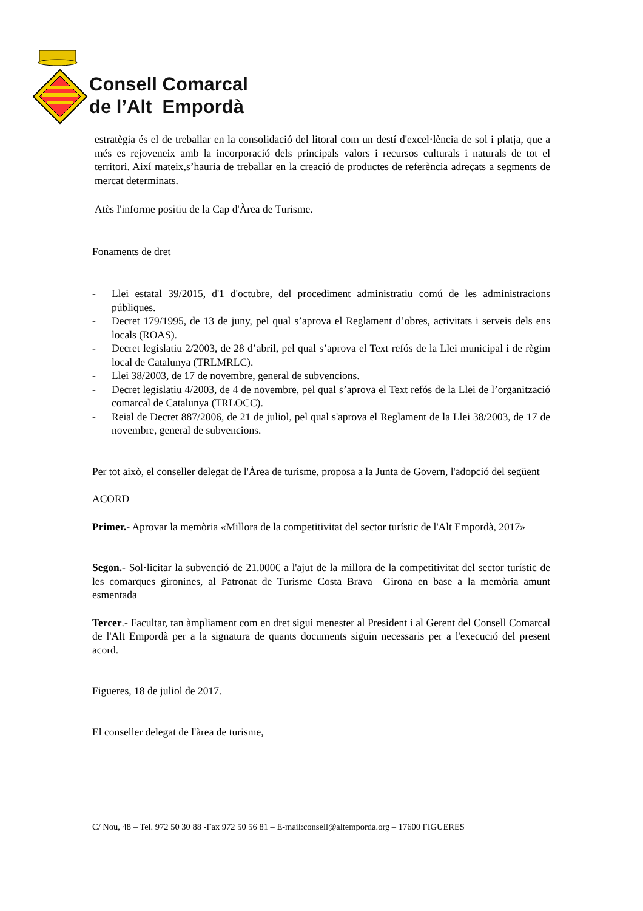Consell Comarcal
de l’Alt Empordà
estratègia és el de treballar en la consolidació del litoral com un destí d'excel·lència de sol i platja, que a més es rejoveneix amb la incorporació dels principals valors i recursos culturals i naturals de tot el territori. Així mateix,s’hauria de treballar en la creació de productes de referència adreçats a segments de mercat determinats.
Atès l'informe positiu de la Cap d'Àrea de Turisme.
Fonaments de dret
- Llei estatal 39/2015, d'1 d'octubre, del procediment administratiu comú de les administracions públiques.
- Decret 179/1995, de 13 de juny, pel qual s’aprova el Reglament d’obres, activitats i serveis dels ens locals (ROAS).
- Decret legislatiu 2/2003, de 28 d’abril, pel qual s’aprova el Text refós de la Llei municipal i de règim local de Catalunya (TRLMRLC).
- Llei 38/2003, de 17 de novembre, general de subvencions.
- Decret legislatiu 4/2003, de 4 de novembre, pel qual s’aprova el Text refós de la Llei de l’organització comarcal de Catalunya (TRLOCC).
- Reial de Decret 887/2006, de 21 de juliol, pel qual s'aprova el Reglament de la Llei 38/2003, de 17 de novembre, general de subvencions.
Per tot això, el conseller delegat de l'Àrea de turisme, proposa a la Junta de Govern, l'adopció del següent
ACORD
Primer.- Aprovar la memòria «Millora de la competitivitat del sector turístic de l'Alt Empordà, 2017»
Segon.- Sol·licitar la subvenció de 21.000€ a l'ajut de la millora de la competitivitat del sector turístic de les comarques gironines, al Patronat de Turisme Costa Brava Girona en base a la memòria amunt esmentada
Tercer.- Facultar, tan àmpliament com en dret sigui menester al President i al Gerent del Consell Comarcal de l'Alt Empordà per a la signatura de quants documents siguin necessaris per a l'execució del present acord.
Figueres, 18 de juliol de 2017.
El conseller delegat de l'àrea de turisme,
C/ Nou, 48 – Tel. 972 50 30 88 -Fax 972 50 56 81 – E-mail:consell@altemporda.org – 17600 FIGUERES